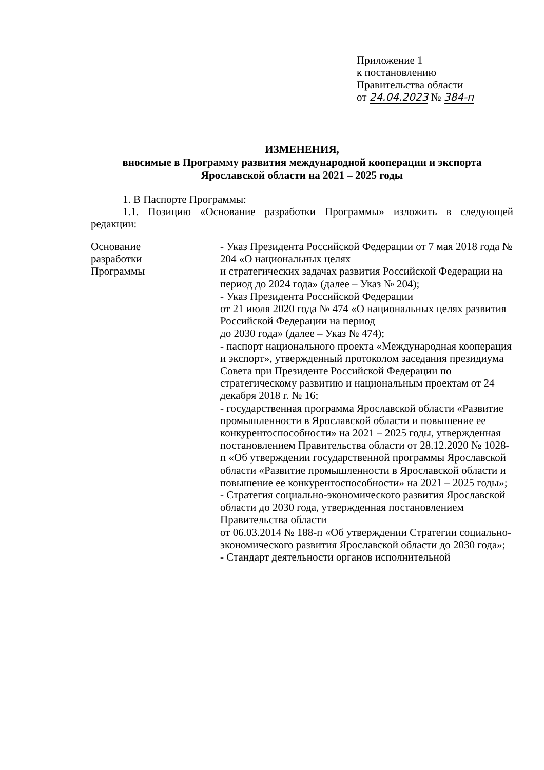Приложение 1
к постановлению
Правительства области
от 24.04.2023 № 384-п
ИЗМЕНЕНИЯ,
вносимые в Программу развития международной кооперации и экспорта Ярославской области на 2021 – 2025 годы
1. В Паспорте Программы:
1.1. Позицию «Основание разработки Программы» изложить в следующей редакции:
| Основание разработки Программы | - Указ Президента Российской Федерации от 7 мая 2018 года № 204 «О национальных целях и стратегических задачах развития Российской Федерации на период до 2024 года» (далее – Указ № 204); - Указ Президента Российской Федерации от 21 июля 2020 года № 474 «О национальных целях развития Российской Федерации на период до 2030 года» (далее – Указ № 474); - паспорт национального проекта «Международная кооперация и экспорт», утвержденный протоколом заседания президиума Совета при Президенте Российской Федерации по стратегическому развитию и национальным проектам от 24 декабря 2018 г. № 16; - государственная программа Ярославской области «Развитие промышленности в Ярославской области и повышение ее конкурентоспособности» на 2021 – 2025 годы, утвержденная постановлением Правительства области от 28.12.2020 № 1028-п «Об утверждении государственной программы Ярославской области «Развитие промышленности в Ярославской области и повышение ее конкурентоспособности» на 2021 – 2025 годы»; - Стратегия социально-экономического развития Ярославской области до 2030 года, утвержденная постановлением Правительства области от 06.03.2014 № 188-п «Об утверждении Стратегии социально-экономического развития Ярославской области до 2030 года»; - Стандарт деятельности органов исполнительной |